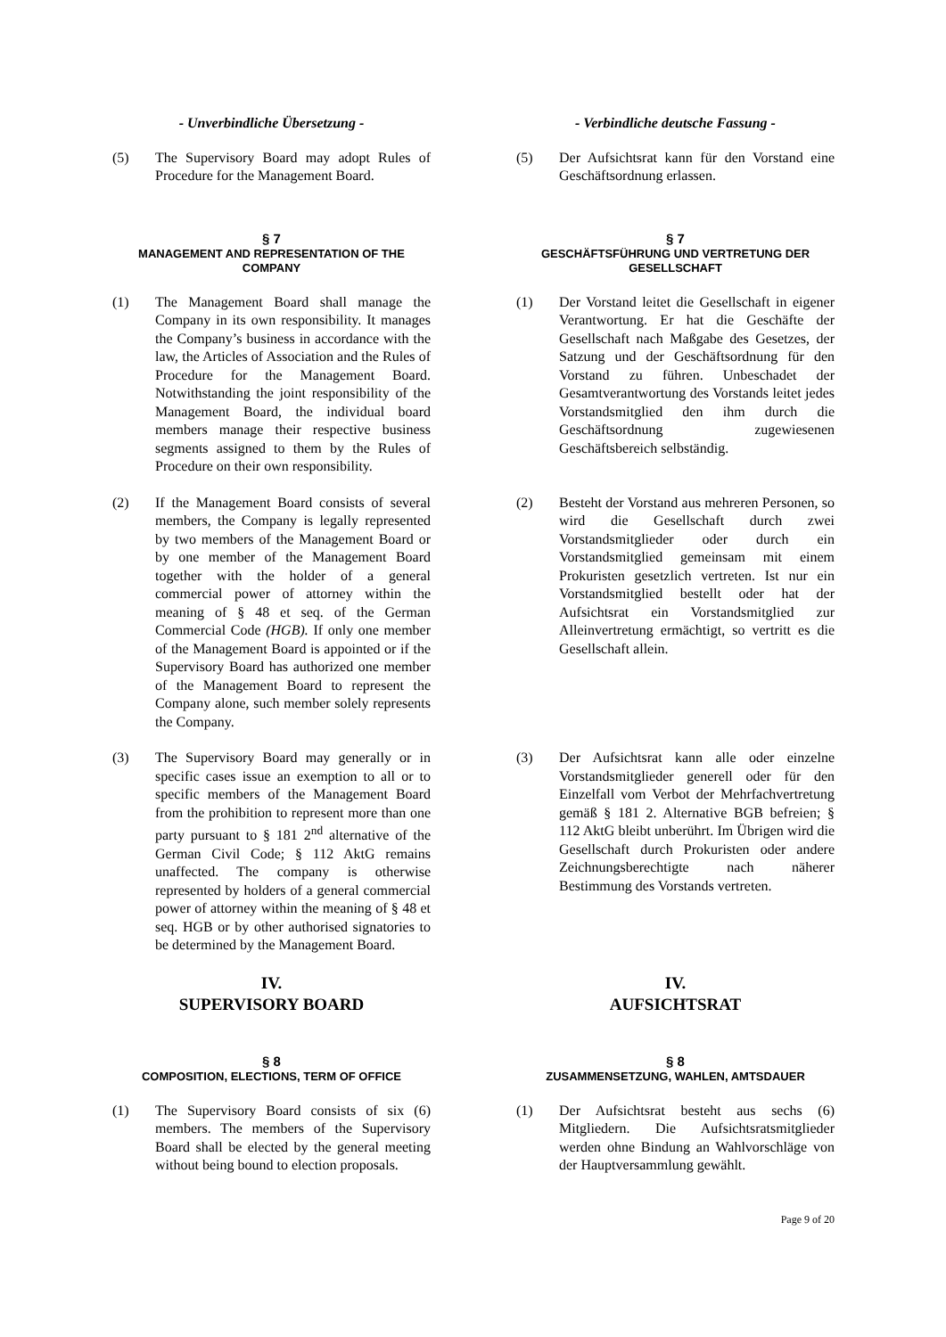- Unverbindliche Übersetzung - - Verbindliche deutsche Fassung -
(5) The Supervisory Board may adopt Rules of Procedure for the Management Board.
(5) Der Aufsichtsrat kann für den Vorstand eine Geschäftsordnung erlassen.
§ 7
MANAGEMENT AND REPRESENTATION OF THE COMPANY
§ 7
GESCHÄFTSFÜHRUNG UND VERTRETUNG DER GESELLSCHAFT
(1) The Management Board shall manage the Company in its own responsibility. It manages the Company’s business in accordance with the law, the Articles of Association and the Rules of Procedure for the Management Board. Notwithstanding the joint responsibility of the Management Board, the individual board members manage their respective business segments assigned to them by the Rules of Procedure on their own responsibility.
(1) Der Vorstand leitet die Gesellschaft in eigener Verantwortung. Er hat die Geschäfte der Gesellschaft nach Maßgabe des Gesetzes, der Satzung und der Geschäftsordnung für den Vorstand zu führen. Unbeschadet der Gesamtverantwortung des Vorstands leitet jedes Vorstandsmitglied den ihm durch die Geschäftsordnung zugewiesenen Geschäftsbereich selbständig.
(2) If the Management Board consists of several members, the Company is legally represented by two members of the Management Board or by one member of the Management Board together with the holder of a general commercial power of attorney within the meaning of § 48 et seq. of the German Commercial Code (HGB). If only one member of the Management Board is appointed or if the Supervisory Board has authorized one member of the Management Board to represent the Company alone, such member solely represents the Company.
(2) Besteht der Vorstand aus mehreren Personen, so wird die Gesellschaft durch zwei Vorstandsmitglieder oder durch ein Vorstandsmitglied gemeinsam mit einem Prokuristen gesetzlich vertreten. Ist nur ein Vorstandsmitglied bestellt oder hat der Aufsichtsrat ein Vorstandsmitglied zur Alleinvertretung ermächtigt, so vertritt es die Gesellschaft allein.
(3) The Supervisory Board may generally or in specific cases issue an exemption to all or to specific members of the Management Board from the prohibition to represent more than one party pursuant to § 181 2<sup>nd</sup> alternative of the German Civil Code; § 112 AktG remains unaffected. The company is otherwise represented by holders of a general commercial power of attorney within the meaning of § 48 et seq. HGB or by other authorised signatories to be determined by the Management Board.
(3) Der Aufsichtsrat kann alle oder einzelne Vorstandsmitglieder generell oder für den Einzelfall vom Verbot der Mehrfachvertretung gemäß § 181 2. Alternative BGB befreien; § 112 AktG bleibt unberührt. Im Übrigen wird die Gesellschaft durch Prokuristen oder andere Zeichnungsberechtigte nach näherer Bestimmung des Vorstands vertreten.
IV.
SUPERVISORY BOARD
IV.
AUFSICHTSRAT
§ 8
COMPOSITION, ELECTIONS, TERM OF OFFICE
§ 8
ZUSAMMENSETZUNG, WAHLEN, AMTSDAUER
(1) The Supervisory Board consists of six (6) members. The members of the Supervisory Board shall be elected by the general meeting without being bound to election proposals.
(1) Der Aufsichtsrat besteht aus sechs (6) Mitgliedern. Die Aufsichtsratsmitglieder werden ohne Bindung an Wahlvorschläge von der Hauptversammlung gewählt.
Page 9 of 20